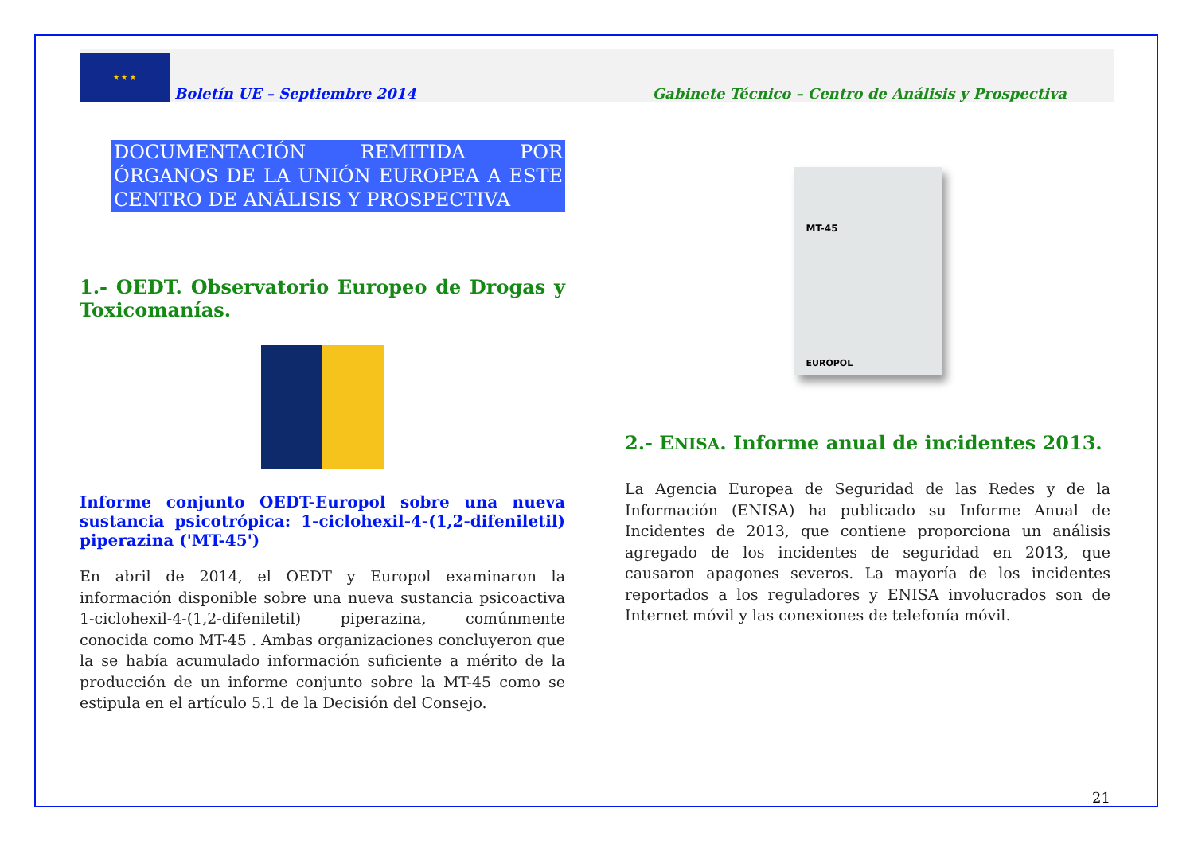★ ★ ★
Boletín UE – Septiembre 2014
Gabinete Técnico – Centro de Análisis y Prospectiva
DOCUMENTACIÓN REMITIDA POR ÓRGANOS DE LA UNIÓN EUROPEA A ESTE CENTRO DE ANÁLISIS Y PROSPECTIVA
1.- OEDT. Observatorio Europeo de Drogas y Toxicomanías.
Informe conjunto OEDT-Europol sobre una nueva sustancia psicotrópica: 1-ciclohexil-4-(1,2-difeniletil) piperazina ('MT-45')
En abril de 2014, el OEDT y Europol examinaron la información disponible sobre una nueva sustancia psicoactiva 1-ciclohexil-4-(1,2-difeniletil) piperazina, comúnmente conocida como MT-45 . Ambas organizaciones concluyeron que la se había acumulado información suficiente a mérito de la producción de un informe conjunto sobre la MT-45 como se estipula en el artículo 5.1 de la Decisión del Consejo.
MT-45
EUROPOL
2.- ENISA. Informe anual de incidentes 2013.
La Agencia Europea de Seguridad de las Redes y de la Información (ENISA) ha publicado su Informe Anual de Incidentes de 2013, que contiene proporciona un análisis agregado de los incidentes de seguridad en 2013, que causaron apagones severos. La mayoría de los incidentes reportados a los reguladores y ENISA involucrados son de Internet móvil y las conexiones de telefonía móvil.
21